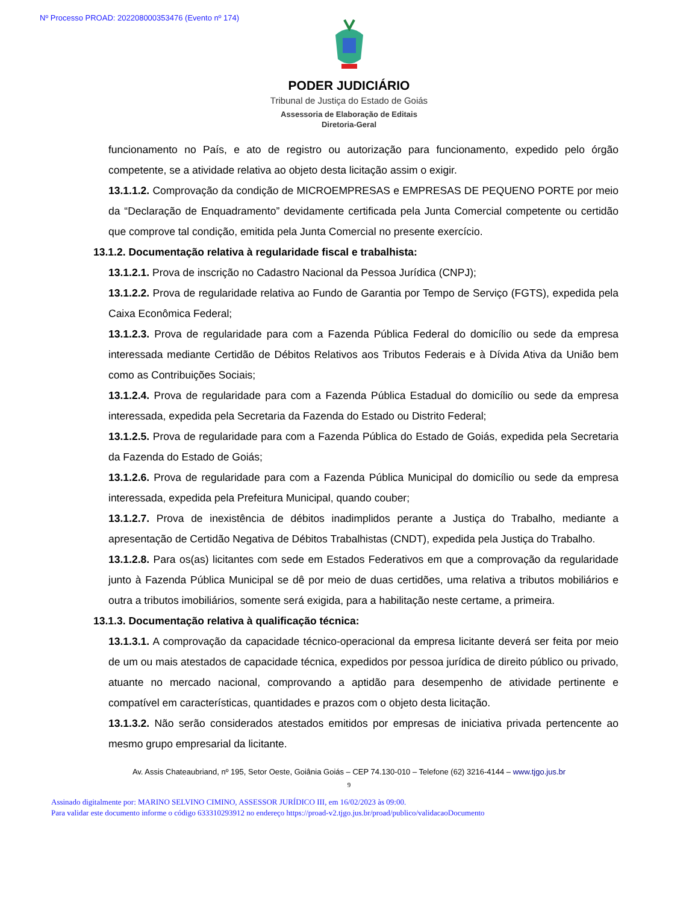Nº Processo PROAD: 202208000353476 (Evento nº 174)
PODER JUDICIÁRIO
Tribunal de Justiça do Estado de Goiás
Assessoria de Elaboração de Editais
Diretoria-Geral
funcionamento no País, e ato de registro ou autorização para funcionamento, expedido pelo órgão competente, se a atividade relativa ao objeto desta licitação assim o exigir.
13.1.1.2. Comprovação da condição de MICROEMPRESAS e EMPRESAS DE PEQUENO PORTE por meio da “Declaração de Enquadramento” devidamente certificada pela Junta Comercial competente ou certidão que comprove tal condição, emitida pela Junta Comercial no presente exercício.
13.1.2. Documentação relativa à regularidade fiscal e trabalhista:
13.1.2.1. Prova de inscrição no Cadastro Nacional da Pessoa Jurídica (CNPJ);
13.1.2.2. Prova de regularidade relativa ao Fundo de Garantia por Tempo de Serviço (FGTS), expedida pela Caixa Econômica Federal;
13.1.2.3. Prova de regularidade para com a Fazenda Pública Federal do domicílio ou sede da empresa interessada mediante Certidão de Débitos Relativos aos Tributos Federais e à Dívida Ativa da União bem como as Contribuições Sociais;
13.1.2.4. Prova de regularidade para com a Fazenda Pública Estadual do domicílio ou sede da empresa interessada, expedida pela Secretaria da Fazenda do Estado ou Distrito Federal;
13.1.2.5. Prova de regularidade para com a Fazenda Pública do Estado de Goiás, expedida pela Secretaria da Fazenda do Estado de Goiás;
13.1.2.6. Prova de regularidade para com a Fazenda Pública Municipal do domicílio ou sede da empresa interessada, expedida pela Prefeitura Municipal, quando couber;
13.1.2.7. Prova de inexistência de débitos inadimplidos perante a Justiça do Trabalho, mediante a apresentação de Certidão Negativa de Débitos Trabalhistas (CNDT), expedida pela Justiça do Trabalho.
13.1.2.8. Para os(as) licitantes com sede em Estados Federativos em que a comprovação da regularidade junto à Fazenda Pública Municipal se dê por meio de duas certidões, uma relativa a tributos mobiliários e outra a tributos imobiliários, somente será exigida, para a habilitação neste certame, a primeira.
13.1.3. Documentação relativa à qualificação técnica:
13.1.3.1. A comprovação da capacidade técnico-operacional da empresa licitante deverá ser feita por meio de um ou mais atestados de capacidade técnica, expedidos por pessoa jurídica de direito público ou privado, atuante no mercado nacional, comprovando a aptidão para desempenho de atividade pertinente e compatível em características, quantidades e prazos com o objeto desta licitação.
13.1.3.2. Não serão considerados atestados emitidos por empresas de iniciativa privada pertencente ao mesmo grupo empresarial da licitante.
Av. Assis Chateaubriand, nº 195, Setor Oeste, Goiânia Goiás – CEP 74.130-010 – Telefone (62) 3216-4144 – www.tjgo.jus.br
9
Assinado digitalmente por: MARINO SELVINO CIMINO, ASSESSOR JURÍDICO III, em 16/02/2023 às 09:00.
Para validar este documento informe o código 633310293912 no endereço https://proad-v2.tjgo.jus.br/proad/publico/validacaoDocumento